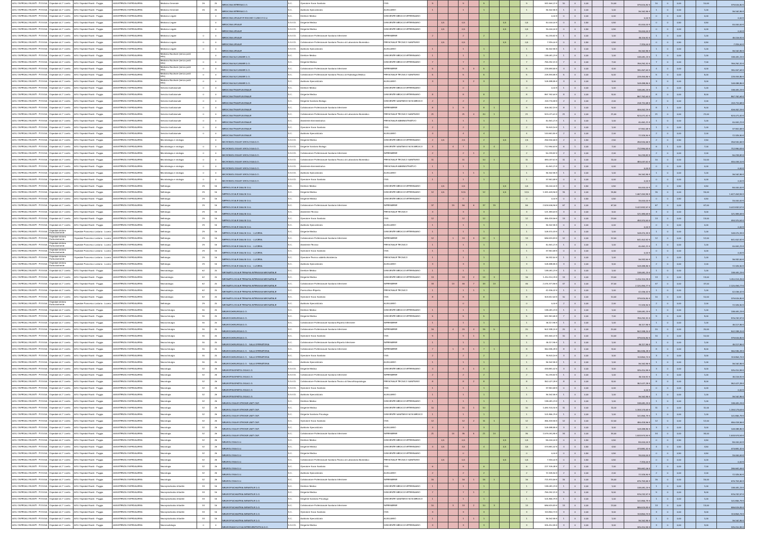| AOU OSPEDALI RIUNITI - FOGGIA | Ospedale di 2° Livello | AOU Ospedali Riuniti - Foggia | ASSISTENZA OSPEDALIERA | Medicina Generale | 26 | 20 | MEDICINA INTERNA D.O. | S.C. | Operatore Socio Sanitario | OSS | 9 | | | 9 | | 9 | | | | 9 | 341.564,22 € | 10 | 0 | 0,00 | | 10,00 | 379.515,80 € | 10 | 0 | 0,00 | | 10,00 | 379.515,80 € |
| AOU OSPEDALI RIUNITI - FOGGIA | Ospedale di 2° Livello | AOU Ospedali Riuniti - Foggia | ASSISTENZA OSPEDALIERA | Medicina Generale | 26 | 20 | MEDICINA INTERNA D.O. | S.C. | Ausiliario Specializzato | AUSILIARIO | 1 | | | 1 | | 1 | | | | 1 | 36.162,95 € | 1 | 0 | 0,00 | | 1,00 | 36.162,95 € | 1 | 0 | 0,00 | | 1,00 | 36.162,95 € |
| AOU OSPEDALI RIUNITI - FOGGIA | Ospedale di 2° Livello | AOU Ospedali Riuniti - Foggia | ASSISTENZA OSPEDALIERA | Medicina Legale | | 0 | MEDICINA LEGALE E RISCHIO CLINICO D.U. | S.C. | Direttore Medico | DIRIGENTE MEDICO/VETERINARIO | | | | | | | | | | | 0,00 € | 0 | 0 | 0,00 | | 0,00 | 0,00 € | 0 | 0 | 0,00 | | 0,00 | 0,00 € |
| AOU OSPEDALI RIUNITI - FOGGIA | Ospedale di 2° Livello | AOU Ospedali Riuniti - Foggia | ASSISTENZA OSPEDALIERA | Medicina Legale | | 0 | MEDICINA LEGALE | S.S.V.D. | Dirigente Medico | DIRIGENTE MEDICO/VETERINARIO | | 0,5 | | 0,5 | | | | 0,5 | | 0,5 | 40.000,00 € | 0 | 0 | 0,50 | | 0,50 | 40.000,00 € | 0 | 0 | 0,50 | | 0,50 | 40.000,00 € |
| AOU OSPEDALI RIUNITI - FOGGIA | Ospedale di 2° Livello | AOU Ospedali Riuniti - Foggia | ASSISTENZA OSPEDALIERA | Medicina Legale | | 0 | MEDICINA LEGALE | S.S.V.D. | Dirigente Medico | DIRIGENTE MEDICO/VETERINARIO | | 0,5 | | 0,5 | | | | 0,5 | | 0,5 | 15.000,00 € | 0 | 0 | 0,50 | | 0,50 | 15.000,00 € | 0 | 0 | 0,00 | | 0,00 | 0,00 € |
| AOU OSPEDALI RIUNITI - FOGGIA | Ospedale di 2° Livello | AOU Ospedali Riuniti - Foggia | ASSISTENZA OSPEDALIERA | Medicina Legale | 0 | 0 | MEDICINA LEGALE | S.S.V.D. | Collaboratore Professionale Sanitario Infermiere | INFERMIERE | 2 | | | 2 | | 2 | | | | 2 | 90.233,82 € | 1 | 0 | 0,00 | | 1,00 | 45.116,91 € | 1 | 0 | 0,00 | | 1,00 | 45.116,91 € |
| AOU OSPEDALI RIUNITI - FOGGIA | Ospedale di 2° Livello | AOU Ospedali Riuniti - Foggia | ASSISTENZA OSPEDALIERA | Medicina Legale | 0 | 0 | MEDICINA LEGALE | S.S.V.D. | Collaboratore Professionale Sanitario Tecnico di Laboratorio Biomedico | PERSONALE TECNICO SANITARIO | | 0,5 | | 0,5 | | | | 0,5 | | 0,5 | 7.315,00 € | 0 | 0 | 0,50 | | 0,50 | 7.315,00 € | 0 | 0 | 0,50 | | 0,50 | 7.315,00 € |
| AOU OSPEDALI RIUNITI - FOGGIA | Ospedale di 2° Livello | AOU Ospedali Riuniti - Foggia | ASSISTENZA OSPEDALIERA | Medicina Legale | 0 | 0 | MEDICINA LEGALE | S.S.V.D. | Ausiliario Specializzato | AUSILIARIO | 1 | | | 1 | | 1 | | | | 1 | 36.162,95 € | 1 | 0 | 0,00 | | 1,00 | 36.162,95 € | 1 | 0 | 0,00 | | 1,00 | 36.162,95 € |
| AOU OSPEDALI RIUNITI - FOGGIA | Ospedale di 2° Livello | AOU Ospedali Riuniti - Foggia | ASSISTENZA OSPEDALIERA | Medicina Nucleare (senza posti letto) | | 0 | MEDICINA NUCLEARE D.O. | S.C. | Direttore Medico | DIRIGENTE MEDICO/VETERINARIO | 1 | | | 1 | | 1 | | | | 1 | 138.081,23 € | 1 | 0 | 0,00 | | 1,00 | 138.081,23 € | 1 | 0 | 0,00 | | 1,00 | 138.081,23 € |
| AOU OSPEDALI RIUNITI - FOGGIA | Ospedale di 2° Livello | AOU Ospedali Riuniti - Foggia | ASSISTENZA OSPEDALIERA | Medicina Nucleare (senza posti letto) | 0 | 0 | MEDICINA NUCLEARE D.O. | S.C. | Dirigente Medico | DIRIGENTE MEDICO/VETERINARIO | 7 | | | 7 | | 7 | | | | 7 | 759.292,31 € | 7 | 0 | 0,00 | | 7,00 | 759.292,31 € | 7 | 0 | 0,00 | | 7,00 | 759.292,31 € |
| AOU OSPEDALI RIUNITI - FOGGIA | Ospedale di 2° Livello | AOU Ospedali Riuniti - Foggia | ASSISTENZA OSPEDALIERA | Medicina Nucleare (senza posti letto) | 0 | 0 | MEDICINA NUCLEARE D.O. | S.C. | Collaboratore Professionale Sanitario Infermiere | INFERMIERE | 5 | | | 5 | 3 | 5 | | | | 5 | 225.584,55 € | 4 | 0 | 0,00 | | 4,00 | 180.467,64 € | 4 | 0 | 0,00 | | 4,00 | 180.467,64 € |
| AOU OSPEDALI RIUNITI - FOGGIA | Ospedale di 2° Livello | AOU Ospedali Riuniti - Foggia | ASSISTENZA OSPEDALIERA | Medicina Nucleare (senza posti letto) | 0 | 0 | MEDICINA NUCLEARE D.O. | S.C. | Collaboratore Professionale Sanitario Tecnico di Radiologia Medica | PERSONALE TECNICO SANITARIO | 5 | | | 5 | | 5 | | | | 5 | 228.493,85 € | 5 | 0 | 0,00 | | 5,00 | 228.493,85 € | 5 | 0 | 0,00 | | 5,00 | 228.493,85 € |
| AOU OSPEDALI RIUNITI - FOGGIA | Ospedale di 2° Livello | AOU Ospedali Riuniti - Foggia | ASSISTENZA OSPEDALIERA | Medicina Nucleare (senza posti letto) | 0 | 0 | MEDICINA NUCLEARE D.O. | S.C. | Ausiliario Specializzato | AUSILIARIO | 3 | | | 3 | 2 | 3 | | | | 3 | 108.488,85 € | 3 | 0 | 0,00 | | 3,00 | 108.488,85 € | 3 | 0 | 0,00 | | 3,00 | 108.488,85 € |
| AOU OSPEDALI RIUNITI - FOGGIA | Ospedale di 2° Livello | AOU Ospedali Riuniti - Foggia | ASSISTENZA OSPEDALIERA | Servizio trasfusionale | 0 | 0 | MEDICINA TRASFUSIONALE | S.C. | Direttore Medico | DIRIGENTE MEDICO/VETERINARIO | | | | 0 | | | | | | 0 | 0,00 € | 1 | 0 | 0,00 | | 1,00 | 138.081,23 € | 1 | 0 | 0,00 | | 1,00 | 138.081,23 € |
| AOU OSPEDALI RIUNITI - FOGGIA | Ospedale di 2° Livello | AOU Ospedali Riuniti - Foggia | ASSISTENZA OSPEDALIERA | Servizio trasfusionale | 0 | 0 | MEDICINA TRASFUSIONALE | S.C. | Dirigente Medico | DIRIGENTE MEDICO/VETERINARIO | 8 | | | 8 | | 8 | | | | 8 | 867.762,64 € | 8 | 0 | 0,00 | | 8,00 | 867.762,64 € | 8 | 0 | 0,00 | | 8,00 | 867.762,64 € |
| AOU OSPEDALI RIUNITI - FOGGIA | Ospedale di 2° Livello | AOU Ospedali Riuniti - Foggia | ASSISTENZA OSPEDALIERA | Servizio trasfusionale | 0 | 0 | MEDICINA TRASFUSIONALE | S.C. | Dirigente Sanitario Biologo | DIRIGENTE SANITARIO NON MEDICO | 2 | | | 2 | | 2 | | | | 2 | 203.711,58 € | 2 | 0 | 0,00 | | 2,00 | 203.711,58 € | 2 | 0 | 0,00 | | 2,00 | 203.711,58 € |
| AOU OSPEDALI RIUNITI - FOGGIA | Ospedale di 2° Livello | AOU Ospedali Riuniti - Foggia | ASSISTENZA OSPEDALIERA | Servizio trasfusionale | 0 | 0 | MEDICINA TRASFUSIONALE | S.C. | Collaboratore Professionale Sanitario Infermiere | INFERMIERE | 8 | | 1 | 9 | | 8 | 1 | | | 9 | 406.052,19 € | 8 | 1 | 0,00 | | 9,00 | 406.052,19 € | 8 | 1 | 0,00 | | 9,00 | 406.052,19 € |
| AOU OSPEDALI RIUNITI - FOGGIA | Ospedale di 2° Livello | AOU Ospedali Riuniti - Foggia | ASSISTENZA OSPEDALIERA | Servizio trasfusionale | 0 | 0 | MEDICINA TRASFUSIONALE | S.C. | Collaboratore Professionale Sanitario Tecnico di Laboratorio Biomedico | PERSONALE TECNICO SANITARIO | 21 | | | 21 | 4 | 20 | 1 | | | 21 | 924.071,61 € | 21 | 0 | 0,00 | | 21,00 | 924.071,61 € | 21 | 0 | 0,00 | | 21,00 | 924.071,61 € |
| AOU OSPEDALI RIUNITI - FOGGIA | Ospedale di 2° Livello | AOU Ospedali Riuniti - Foggia | ASSISTENZA OSPEDALIERA | Servizio trasfusionale | 0 | 0 | MEDICINA TRASFUSIONALE | S.C. | Assistente Amministrativo | PERSONALE AMMINISTRATIVO | 1 | | | 1 | | 1 | | | | 1 | 40.461,21 € | 1 | 0 | 0,00 | | 1,00 | 40.461,21 € | 1 | 0 | 0,00 | | 1,00 | 40.461,21 € |
| AOU OSPEDALI RIUNITI - FOGGIA | Ospedale di 2° Livello | AOU Ospedali Riuniti - Foggia | ASSISTENZA OSPEDALIERA | Servizio trasfusionale | 0 | 0 | MEDICINA TRASFUSIONALE | S.C. | Operatore Socio Sanitario | OSS | 2 | | | 2 | | 2 | | | | 2 | 75.903,16 € | 1 | 0 | 0,00 | | 1,00 | 37.951,58 € | 1 | 0 | 0,00 | | 1,00 | 37.951,58 € |
| AOU OSPEDALI RIUNITI - FOGGIA | Ospedale di 2° Livello | AOU Ospedali Riuniti - Foggia | ASSISTENZA OSPEDALIERA | Servizio trasfusionale | 0 | 0 | MEDICINA TRASFUSIONALE | S.C. | Ausiliario Specializzato | AUSILIARIO | 4 | | | 4 | | 4 | | | | 4 | 144.651,80 € | 2 | 0 | 0,00 | | 2,00 | 72.325,90 € | 2 | 0 | 0,00 | | 2,00 | 72.325,90 € |
| AOU OSPEDALI RIUNITI - FOGGIA | Ospedale di 2° Livello | AOU Ospedali Riuniti - Foggia | ASSISTENZA OSPEDALIERA | Microbiologia e virologia | | 0 | MICROBIOLOGIA E VIROLOGIA D.O. | S.S.V.D. | Dirigente Medico | DIRIGENTE MEDICO/VETERINARIO | 2 | 0,5 | | 2,5 | | 2 | | 0,5 | | 2,5 | 256.940,66 € | 2 | 0 | 0,50 | | 2,50 | 256.940,66 € | 2 | 0 | 0,50 | | 2,50 | 256.940,66 € |
| AOU OSPEDALI RIUNITI - FOGGIA | Ospedale di 2° Livello | AOU Ospedali Riuniti - Foggia | ASSISTENZA OSPEDALIERA | Microbiologia e virologia | 0 | 0 | MICROBIOLOGIA E VIROLOGIA D.O. | S.S.V.D. | Dirigente Sanitario Biologo | DIRIGENTE SANITARIO NON MEDICO | 3 | | 4 | 7 | | 3 | 4 | | | 7 | 712.990,53 € | 6 | 1 | 0,00 | | 7,00 | 712.990,53 € | 6 | 1 | 0,00 | | 7,00 | 712.990,53 € |
| AOU OSPEDALI RIUNITI - FOGGIA | Ospedale di 2° Livello | AOU Ospedali Riuniti - Foggia | ASSISTENZA OSPEDALIERA | Microbiologia e virologia | 0 | 0 | MICROBIOLOGIA E VIROLOGIA D.O. | S.S.V.D. | Collaboratore Professionale Sanitario Infermiere | INFERMIERE | 2 | | | 2 | 1 | 2 | | | | 2 | 90.233,82 € | 2 | 0 | 0,00 | | 2,00 | 90.233,82 € | 2 | 0 | 0,00 | | 2,00 | 90.233,82 € |
| AOU OSPEDALI RIUNITI - FOGGIA | Ospedale di 2° Livello | AOU Ospedali Riuniti - Foggia | ASSISTENZA OSPEDALIERA | Microbiologia e virologia | 0 | 0 | MICROBIOLOGIA E VIROLOGIA D.O. | S.S.V.D. | Collaboratore Professionale Sanitario Tecnico di Laboratorio Biomedico | PERSONALE TECNICO SANITARIO | 11 | | | 11 | | 10 | 1 | | | 11 | 484.037,51 € | 11 | 0 | 0,00 | | 11,00 | 484.037,51 € | 10 | 0 | 0,00 | | 10,00 | 440.034,10 € |
| AOU OSPEDALI RIUNITI - FOGGIA | Ospedale di 2° Livello | AOU Ospedali Riuniti - Foggia | ASSISTENZA OSPEDALIERA | Microbiologia e virologia | 0 | 0 | MICROBIOLOGIA E VIROLOGIA D.O. | S.S.V.D. | Assistente Amministrativo | PERSONALE AMMINISTRATIVO | 1 | | | 1 | | 1 | | | | 1 | 40.461,21 € | 0 | 0 | 0,00 | | 0,00 | 0,00 € | 0 | 0 | 0,00 | | 0,00 | 0,00 € |
| AOU OSPEDALI RIUNITI - FOGGIA | Ospedale di 2° Livello | AOU Ospedali Riuniti - Foggia | ASSISTENZA OSPEDALIERA | Microbiologia e virologia | 0 | 0 | MICROBIOLOGIA E VIROLOGIA D.O. | S.S.V.D. | Ausiliario Specializzato | AUSILIARIO | 1 | | | 1 | 1 | 1 | | | | 1 | 36.162,95 € | 1 | 0 | 0,00 | | 1,00 | 36.162,95 € | 1 | 0 | 0,00 | | 1,00 | 36.162,95 € |
| AOU OSPEDALI RIUNITI - FOGGIA | Ospedale di 2° Livello | AOU Ospedali Riuniti - Foggia | ASSISTENZA OSPEDALIERA | Microbiologia e virologia | 0 | 0 | MICROBIOLOGIA E VIROLOGIA D.O. | S.S.V.D. | Operatore Socio Sanitario | OSS | 1 | | | 1 | | 1 | | | | 1 | 37.951,58 € | 0 | 0 | 0,00 | | 0,00 | 0,00 € | 0 | 0 | 0,00 | | 0,00 | 0,00 € |
| AOU OSPEDALI RIUNITI - FOGGIA | Ospedale di 2° Livello | AOU Ospedali Riuniti - Foggia | ASSISTENZA OSPEDALIERA | Nefrologia | 29 | 16 | NEFROLOGIA E DIALISI D.U. | S.C. | Direttore Medico | DIRIGENTE MEDICO/VETERINARIO | | 0,5 | | 0,5 | | | | 0,5 | | 0,5 | 55.000,00 € | 0 | 0 | 0,50 | | 0,50 | 55.000,00 € | 0 | 0 | 0,50 | | 0,50 | 55.000,00 € |
| AOU OSPEDALI RIUNITI - FOGGIA | Ospedale di 2° Livello | AOU Ospedali Riuniti - Foggia | ASSISTENZA OSPEDALIERA | Nefrologia | 29 | 16 | NEFROLOGIA E DIALISI D.U. | S.C. | Dirigente Medico | DIRIGENTE MEDICO/VETERINARIO | 12 | 0,5 | | 12,5 | | 12 | | 0,5 | | 12,5 | 1.341.643,96 € | 15 | 0 | 0,00 | | 15,50 | 1.667.054,95 € | 15 | 0 | 0,00 | | 15,00 | 1.627.054,95 € |
| AOU OSPEDALI RIUNITI - FOGGIA | Ospedale di 2° Livello | AOU Ospedali Riuniti - Foggia | ASSISTENZA OSPEDALIERA | Nefrologia | 29 | 16 | NEFROLOGIA E DIALISI D.U. | S.C. | Dirigente Medico | DIRIGENTE MEDICO/VETERINARIO | | | | 0 | | | | | | 0 | 0,00 € | 0 | 0 | 0,50 | | 0,50 | 15.000,00 € | 0 | 0 | 0,50 | | 0,50 | 15.000,00 € |
| AOU OSPEDALI RIUNITI - FOGGIA | Ospedale di 2° Livello | AOU Ospedali Riuniti - Foggia | ASSISTENZA OSPEDALIERA | Nefrologia | 29 | 16 | NEFROLOGIA E DIALISI D.U. | S.C. | Collaboratore Professionale Sanitario Infermiere | INFERMIERE | 37 | | 19 | 56 | 6 | 37 | 19 | | | 56 | 2.526.546,96 € | 67 | 0 | 0,00 | | 67,00 | 3.022.832,97 € | 67 | 0 | 0,00 | | 67,00 | 3.022.832,97 € |
| AOU OSPEDALI RIUNITI - FOGGIA | Ospedale di 2° Livello | AOU Ospedali Riuniti - Foggia | ASSISTENZA OSPEDALIERA | Nefrologia | 29 | 16 | NEFROLOGIA E DIALISI D.U. | S.C. | Assistente Tecnico | PERSONALE TECNICO | 3 | | | 3 | | 3 | | | | 3 | 121.383,63 € | 3 | 0 | 0,00 | | 3,00 | 121.383,63 € | 3 | 0 | 0,00 | | 3,00 | 121.383,63 € |
| AOU OSPEDALI RIUNITI - FOGGIA | Ospedale di 2° Livello | AOU Ospedali Riuniti - Foggia | ASSISTENZA OSPEDALIERA | Nefrologia | 29 | 16 | NEFROLOGIA E DIALISI D.U. | S.C. | Operatore Socio Sanitario | OSS | 12 | | | 12 | | 12 | | | | 12 | 455.418,96 € | 13 | 0 | 0,00 | | 13,00 | 493.370,54 € | 13 | 0 | 0,00 | | 13,00 | 493.370,54 € |
| AOU OSPEDALI RIUNITI - FOGGIA | Ospedale di 2° Livello | AOU Ospedali Riuniti - Foggia | ASSISTENZA OSPEDALIERA | Nefrologia | 29 | 16 | NEFROLOGIA E DIALISI D.U. | S.C. | Ausiliario Specializzato | AUSILIARIO | 1 | | | 1 | | 1 | | | | 1 | 36.162,95 € | 0 | 0 | 0,00 | | 0,00 | 0,00 € | 0 | 0 | 0,00 | | 0,00 | 0,00 € |
| AOU OSPEDALI RIUNITI - FOGGIA | Ospedale di Area Particolarmente | Ospedale Francesco Lastaria - Lucera | ASSISTENZA OSPEDALIERA | Nefrologia | 29 | 16 | NEFROLOGIA E DIALISI D.U. - LUCERA | S.C. | Dirigente Medico | DIRIGENTE MEDICO/VETERINARIO | 1 | | | 1 | | 1 | | | | 1 | 108.470,33 € | 1 | 0 | 0,00 | | 1,00 | 108.470,33 € | 1 | 0 | 0,00 | | 1,00 | 108.470,33 € |
| AOU OSPEDALI RIUNITI - FOGGIA | Ospedale di Area Particolarmente | Ospedale Francesco Lastaria - Lucera | ASSISTENZA OSPEDALIERA | Nefrologia | 29 | 16 | NEFROLOGIA E DIALISI D.U. - LUCERA | S.C. | Collaboratore Professionale Sanitario Infermiere | INFERMIERE | 12 | | 1 | 13 | 3 | 12 | 1 | | | 13 | 586.519,83 € | 12 | 0 | 0,00 | | 12,00 | 541.402,92 € | 12 | 0 | 0,00 | | 12,00 | 541.402,92 € |
| AOU OSPEDALI RIUNITI - FOGGIA | Ospedale di Area Particolarmente | Ospedale Francesco Lastaria - Lucera | ASSISTENZA OSPEDALIERA | Nefrologia | 29 | 16 | NEFROLOGIA E DIALISI D.U. - LUCERA | S.C. | Assistente Tecnico | PERSONALE TECNICO | 1 | | | 1 | | 1 | | | | 1 | 40.461,21 € | 1 | 0 | 0,00 | | 1,00 | 40.461,21 € | 1 | 0 | 0,00 | | 1,00 | 40.461,21 € |
| AOU OSPEDALI RIUNITI - FOGGIA | Ospedale di Area Particolarmente | Ospedale Francesco Lastaria - Lucera | ASSISTENZA OSPEDALIERA | Nefrologia | 29 | 16 | NEFROLOGIA E DIALISI D.U. - LUCERA | S.C. | Operatore Socio Sanitario | OSS | 1 | | | 1 | | 1 | | | | 1 | 37.951,58 € | 0 | 0 | 0,00 | | 0,00 | 0,00 € | 0 | 0 | 0,00 | | 0,00 | 0,00 € |
| AOU OSPEDALI RIUNITI - FOGGIA | Ospedale di Area Particolarmente | Ospedale Francesco Lastaria - Lucera | ASSISTENZA OSPEDALIERA | Nefrologia | 29 | 16 | NEFROLOGIA E DIALISI D.U. - LUCERA | S.C. | Operatore Tecnico addetto Assistenza | PERSONALE TECNICO | 1 | | | 1 | | 1 | | | | 1 | 36.332,50 € | 1 | 0 | 0,00 | | 1,00 | 36.332,50 € | 1 | 0 | 0,00 | | 1,00 | 36.332,50 € |
| AOU OSPEDALI RIUNITI - FOGGIA | Ospedale di Area Particolarmente | Ospedale Francesco Lastaria - Lucera | ASSISTENZA OSPEDALIERA | Nefrologia | 29 | 16 | NEFROLOGIA E DIALISI D.U. - LUCERA | S.C. | Ausiliario Specializzato | AUSILIARIO | 3 | | | 3 | | 3 | | | | 3 | 108.488,85 € | 3 | 0 | 0,00 | | 3,00 | 108.488,85 € | 2 | 0 | 0,00 | | 2,00 | 72.325,90 € |
| AOU OSPEDALI RIUNITI - FOGGIA | Ospedale di 2° Livello | AOU Ospedali Riuniti - Foggia | ASSISTENZA OSPEDALIERA | Neonatologia | 62 | 20 | NEONATOLOGIA E TERAPIA INTENSIVA NEONATALE | S.C. | Direttore Medico | DIRIGENTE MEDICO/VETERINARIO | 1 | | | 1 | | 1 | | | | 1 | 138.081,23 € | 1 | 0 | 0,00 | | 1,00 | 138.081,23 € | 1 | 0 | 0,00 | | 1,00 | 138.081,23 € |
| AOU OSPEDALI RIUNITI - FOGGIA | Ospedale di 2° Livello | AOU Ospedali Riuniti - Foggia | ASSISTENZA OSPEDALIERA | Neonatologia | 62 | 20 | NEONATOLOGIA E TERAPIA INTENSIVA NEONATALE | S.C. | Dirigente Medico | DIRIGENTE MEDICO/VETERINARIO | 13 | | | 13 | 2 | 13 | 3 | | | 16 | 1.410.114,29 € | 13 | 0 | 0,00 | | 13,00 | 1.410.114,29 € | 13 | 0 | 0,00 | | 13,00 | 1.410.114,29 € |
| AOU OSPEDALI RIUNITI - FOGGIA | Ospedale di 2° Livello | AOU Ospedali Riuniti - Foggia | ASSISTENZA OSPEDALIERA | Neonatologia | 62 | 20 | NEONATOLOGIA E TERAPIA INTENSIVA NEONATALE | S.C. | Collaboratore Professionale Sanitario Infermiere | INFERMIERE | 33 | | 13 | 46 | 7 | 33 | 13 | | | 46 | 2.075.377,86 € | 47 | 0 | 0,00 | | 47,00 | 2.120.494,77 € | 47 | 0 | 0,00 | | 47,00 | 2.120.494,77 € |
| AOU OSPEDALI RIUNITI - FOGGIA | Ospedale di 2° Livello | AOU Ospedali Riuniti - Foggia | ASSISTENZA OSPEDALIERA | Neonatologia | 62 | 20 | NEONATOLOGIA E TERAPIA INTENSIVA NEONATALE | S.C. | Puericultrice Esperta | PERSONALE TECNICO | 1 | | | 1 | 1 | 1 | | | | 1 | 42.436,42 € | 1 | 0 | 0,00 | | 1,00 | 42.436,42 € | 1 | 0 | 0,00 | | 1,00 | 42.436,42 € |
| AOU OSPEDALI RIUNITI - FOGGIA | Ospedale di 2° Livello | AOU Ospedali Riuniti - Foggia | ASSISTENZA OSPEDALIERA | Neonatologia | 62 | 20 | NEONATOLOGIA E TERAPIA INTENSIVA NEONATALE | S.C. | Operatore Socio Sanitario | OSS | 8 | | | 8 | | 8 | | | | 8 | 303.612,64 € | 10 | 0 | 0,00 | | 10,00 | 379.515,80 € | 10 | 0 | 0,00 | | 10,00 | 379.515,80 € |
| AOU OSPEDALI RIUNITI - FOGGIA | Ospedale di Area Particolarmente | Ospedale Francesco Lastaria - Lucera | ASSISTENZA OSPEDALIERA | Nefrologia | 29 | 20 | NEONATOLOGIA E TERAPIA INTENSIVA NEONATALE | S.C. | Ausiliario Specializzato | AUSILIARIO | | | | 0 | | | | | | 0 | 0,00 € | 2 | 0 | 0,00 | | 2,00 | 72.325,90 € | 2 | 0 | 0,00 | | 2,00 | 72.325,90 € |
| AOU OSPEDALI RIUNITI - FOGGIA | Ospedale di 2° Livello | AOU Ospedali Riuniti - Foggia | ASSISTENZA OSPEDALIERA | Neurochirurgia | 30 | 20 | NEUROCHIRURGIA D.O. | S.C. | Direttore Medico | DIRIGENTE MEDICO/VETERINARIO | 1 | | | 1 | | 1 | | | | 1 | 138.081,23 € | 1 | 0 | 0,00 | | 1,00 | 138.081,23 € | 1 | 0 | 0,00 | | 1,00 | 138.081,23 € |
| AOU OSPEDALI RIUNITI - FOGGIA | Ospedale di 2° Livello | AOU Ospedali Riuniti - Foggia | ASSISTENZA OSPEDALIERA | Neurochirurgia | 30 | 20 | NEUROCHIRURGIA D.O. | S.C. | Dirigente Medico | DIRIGENTE MEDICO/VETERINARIO | 5 | | | 5 | | 5 | | | | 5 | 542.351,65 € | 7 | 0 | 0,00 | | 7,00 | 759.292,31 € | 9 | 0 | 0,00 | | 9,00 | 976.232,97 € |
| AOU OSPEDALI RIUNITI - FOGGIA | Ospedale di 2° Livello | AOU Ospedali Riuniti - Foggia | ASSISTENZA OSPEDALIERA | Neurochirurgia | 30 | 20 | NEUROCHIRURGIA D.O. | S.C. | Collaboratore Professionale Sanitario Esperto Infermiere | INFERMIERE | 1 | | | 1 | | 1 | | | | 1 | 45.117,95 € | 1 | 0 | 0,00 | | 1,00 | 45.117,95 € | 1 | 0 | 0,00 | | 1,00 | 45.117,95 € |
| AOU OSPEDALI RIUNITI - FOGGIA | Ospedale di 2° Livello | AOU Ospedali Riuniti - Foggia | ASSISTENZA OSPEDALIERA | Neurochirurgia | 30 | 20 | NEUROCHIRURGIA D.O. | S.C. | Collaboratore Professionale Sanitario Infermiere | INFERMIERE | 16 | | 4 | 20 | 4 | 15 | 5 | | | 20 | 902.338,20 € | 20 | 0 | 0,00 | | 20,00 | 902.338,20 € | 20 | 0 | 0,00 | | 20,00 | 902.338,20 € |
| AOU OSPEDALI RIUNITI - FOGGIA | Ospedale di 2° Livello | AOU Ospedali Riuniti - Foggia | ASSISTENZA OSPEDALIERA | Neurochirurgia | 30 | 20 | NEUROCHIRURGIA D.O. | S.C. | Operatore Socio Sanitario | OSS | 9 | | | 9 | 1 | 9 | | | | 9 | 341.564,22 € | 10 | 0 | 0,00 | | 10,00 | 379.515,80 € | 10 | 0 | 0,00 | | 10,00 | 379.515,80 € |
| AOU OSPEDALI RIUNITI - FOGGIA | Ospedale di 2° Livello | AOU Ospedali Riuniti - Foggia | ASSISTENZA OSPEDALIERA | Neurochirurgia | 30 | 20 | NEUROCHIRURGIA D.O. - SALA OPERATORIA | S.C. | Collaboratore Professionale Sanitario Esperto Infermiere | INFERMIERE | 1 | | | 1 | | 1 | | | | 1 | 45.117,95 € | 1 | 0 | 0,00 | | 1,00 | 45.117,95 € | 1 | 0 | 0,00 | | 1,00 | 45.117,95 € |
| AOU OSPEDALI RIUNITI - FOGGIA | Ospedale di 2° Livello | AOU Ospedali Riuniti - Foggia | ASSISTENZA OSPEDALIERA | Neurochirurgia | 30 | 20 | NEUROCHIRURGIA D.O. - SALA OPERATORIA | S.C. | Collaboratore Professionale Sanitario Infermiere | INFERMIERE | 7 | | 1 | 8 | 1 | 7 | 1 | | | 8 | 360.935,28 € | 8 | 0 | 0,00 | | 8,00 | 360.935,28 € | 8 | 0 | 0,00 | | 8,00 | 360.935,28 € |
| AOU OSPEDALI RIUNITI - FOGGIA | Ospedale di 2° Livello | AOU Ospedali Riuniti - Foggia | ASSISTENZA OSPEDALIERA | Neurochirurgia | 30 | 20 | NEUROCHIRURGIA D.O. - SALA OPERATORIA | S.C. | Operatore Socio Sanitario | OSS | 2 | | | 2 | | 2 | | | | 2 | 75.903,16 € | 3 | 0 | 0,00 | | 3,00 | 113.854,74 € | 3 | 0 | 0,00 | | 3,00 | 113.854,74 € |
| AOU OSPEDALI RIUNITI - FOGGIA | Ospedale di 2° Livello | AOU Ospedali Riuniti - Foggia | ASSISTENZA OSPEDALIERA | Neurochirurgia | 30 | 20 | NEUROCHIRURGIA D.O. - SALA OPERATORIA | S.C. | Ausiliario Specializzato | AUSILIARIO | 1 | | | 1 | | 1 | | | | 1 | 36.162,95 € | 1 | 0 | 0,00 | | 1,00 | 36.162,95 € | 1 | 0 | 0,00 | | 1,00 | 36.162,95 € |
| AOU OSPEDALI RIUNITI - FOGGIA | Ospedale di 2° Livello | AOU Ospedali Riuniti - Foggia | ASSISTENZA OSPEDALIERA | Neurologia | 32 | 26 | NEUROFISIOPATOLOGIA D.O. | S.S.V.D. | Dirigente Medico | DIRIGENTE MEDICO/VETERINARIO | 4 | | | 4 | 1 | 4 | | | | 4 | 433.881,32 € | 3 | 0 | 0,00 | | 3,00 | 325.410,99 € | 3 | 0 | 0,00 | | 3,00 | 325.410,99 € |
| AOU OSPEDALI RIUNITI - FOGGIA | Ospedale di 2° Livello | AOU Ospedali Riuniti - Foggia | ASSISTENZA OSPEDALIERA | Neurologia | 32 | 26 | NEUROFISIOPATOLOGIA D.O. | S.S.V.D. | Collaboratore Professionale Sanitario Infermiere | INFERMIERE | 2 | | | 2 | | 2 | | | | 2 | 90.233,82 € | 1 | 0 | 0,00 | | 1,00 | 45.116,91 € | 1 | 0 | 0,00 | | 1,00 | 45.116,91 € |
| AOU OSPEDALI RIUNITI - FOGGIA | Ospedale di 2° Livello | AOU Ospedali Riuniti - Foggia | ASSISTENZA OSPEDALIERA | Neurologia | 32 | 26 | NEUROFISIOPATOLOGIA D.O. | S.S.V.D. | Collaboratore Professionale Sanitario Tecnico di Neurofisiopatologia | PERSONALE TECNICO SANITARIO | 8 | | | 8 | 2 | 8 | | | | 8 | 352.027,28 € | 8 | 0 | 0,00 | | 8,00 | 352.027,28 € | 8 | 0 | 0,00 | | 8,00 | 352.027,28 € |
| AOU OSPEDALI RIUNITI - FOGGIA | Ospedale di 2° Livello | AOU Ospedali Riuniti - Foggia | ASSISTENZA OSPEDALIERA | Neurologia | 32 | 26 | NEUROFISIOPATOLOGIA D.O. | S.S.V.D. | Operatore Socio Sanitario | OSS | 1 | | | 1 | | 1 | | | | 1 | 37.951,58 € | 0 | 0 | 0,00 | | 0,00 | 0,00 € | 0 | 0 | 0,00 | | 0,00 | 0,00 € |
| AOU OSPEDALI RIUNITI - FOGGIA | Ospedale di 2° Livello | AOU Ospedali Riuniti - Foggia | ASSISTENZA OSPEDALIERA | Neurologia | 32 | 26 | NEUROFISIOPATOLOGIA D.O. | S.S.V.D. | Ausiliario Specializzato | AUSILIARIO | 1 | | | 1 | | 1 | | | | 1 | 36.162,95 € | 1 | 0 | 0,00 | | 1,00 | 36.162,95 € | 1 | 0 | 0,00 | | 1,00 | 36.162,95 € |
| AOU OSPEDALI RIUNITI - FOGGIA | Ospedale di 2° Livello | AOU Ospedali Riuniti - Foggia | ASSISTENZA OSPEDALIERA | Neurologia | 32 | 26 | NEUROLOGIA E STROKE UNIT OSP. | S.C. | Direttore Medico | DIRIGENTE MEDICO/VETERINARIO | 1 | | | 1 | | 1 | | | | 1 | 138.081,23 € | 1 | 0 | 0,00 | | 1,00 | 138.081,23 € | 1 | 0 | 0,00 | | 1,00 | 138.081,23 € |
| AOU OSPEDALI RIUNITI - FOGGIA | Ospedale di 2° Livello | AOU Ospedali Riuniti - Foggia | ASSISTENZA OSPEDALIERA | Neurologia | 32 | 26 | NEUROLOGIA E STROKE UNIT OSP. | S.C. | Dirigente Medico | DIRIGENTE MEDICO/VETERINARIO | 10 | | | 10 | 1 | 10 | | | | 10 | 1.084.703,30 € | 11 | 0 | 0,00 | | 11,00 | 1.193.173,63 € | 11 | 0 | 0,00 | | 11,00 | 1.193.173,63 € |
| AOU OSPEDALI RIUNITI - FOGGIA | Ospedale di 2° Livello | AOU Ospedali Riuniti - Foggia | ASSISTENZA OSPEDALIERA | Neurologia | 32 | 26 | NEUROLOGIA E STROKE UNIT OSP. | S.C. | Dirigente Sanitario Psicologo | DIRIGENTE SANITARIO NON MEDICO | 1 | | | 1 | | 1 | | | | 1 | 101.855,79 € | 1 | 0 | 0,00 | | 1,00 | 101.855,79 € | 1 | 0 | 0,00 | | 1,00 | 101.855,79 € |
| AOU OSPEDALI RIUNITI - FOGGIA | Ospedale di 2° Livello | AOU Ospedali Riuniti - Foggia | ASSISTENZA OSPEDALIERA | Neurologia | 32 | 26 | NEUROLOGIA E STROKE UNIT OSP. | S.C. | Operatore Socio Sanitario | OSS | 12 | | | 12 | 2 | 11 | 1 | | | 12 | 455.418,96 € | 12 | 0 | 0,00 | | 12,00 | 455.418,96 € | 12 | 0 | 0,00 | | 12,00 | 455.418,96 € |
| AOU OSPEDALI RIUNITI - FOGGIA | Ospedale di 2° Livello | AOU Ospedali Riuniti - Foggia | ASSISTENZA OSPEDALIERA | Neurologia | 32 | 26 | NEUROLOGIA E STROKE UNIT OSP. | S.C. | Ausiliario Specializzato | AUSILIARIO | 3 | | | 3 | | 3 | | | | 3 | 108.488,85 € | 3 | 0 | 0,00 | | 3,00 | 108.488,85 € | 3 | 0 | 0,00 | | 3,00 | 108.488,85 € |
| AOU OSPEDALI RIUNITI - FOGGIA | Ospedale di 2° Livello | AOU Ospedali Riuniti - Foggia | ASSISTENZA OSPEDALIERA | Neurologia | 32 | 26 | NEUROLOGIA E STROKE UNIT OSP. | S.C. | Collaboratore Professionale Sanitario Infermiere | INFERMIERE | 21 | | 14 | 35 | 5 | 21 | 14 | | | 35 | 1.579.091,85 € | 34 | 0 | 0,00 | | 34,00 | 1.533.974,94 € | 34 | 0 | 0,00 | | 34,00 | 1.533.974,94 € |
| AOU OSPEDALI RIUNITI - FOGGIA | Ospedale di 2° Livello | AOU Ospedali Riuniti - Foggia | ASSISTENZA OSPEDALIERA | Neurologia | 32 | 26 | NEUROLOGIA D.U. | S.C. | Direttore Medico | DIRIGENTE MEDICO/VETERINARIO | | 0,5 | | 0,5 | | | | 0,5 | | 0,5 | 55.000,00 € | 0 | 0 | 0,50 | | 0,50 | 55.000,00 € | 0 | 0 | 0,50 | | 0,50 | 55.000,00 € |
| AOU OSPEDALI RIUNITI - FOGGIA | Ospedale di 2° Livello | AOU Ospedali Riuniti - Foggia | ASSISTENZA OSPEDALIERA | Neurologia | 32 | 26 | NEUROLOGIA D.U. | S.C. | Dirigente Medico | DIRIGENTE MEDICO/VETERINARIO | 4 | 0,5 | | 4,5 | | 4 | | 0,5 | | 4,5 | 473.881,32 € | 4 | 0 | 0,50 | | 4,50 | 473.881,32 € | 4 | 0 | 0,50 | | 4,50 | 473.881,32 € |
| AOU OSPEDALI RIUNITI - FOGGIA | Ospedale di 2° Livello | AOU Ospedali Riuniti - Foggia | ASSISTENZA OSPEDALIERA | Neurologia | 32 | 26 | NEUROLOGIA D.U. | S.C. | Dirigente Medico | DIRIGENTE MEDICO/VETERINARIO | | | | 0 | | | | | | 0 | 0,00 € | 0 | 0 | 0,50 | | 0,50 | 15.000,00 € | 0 | 0 | 0,50 | | 0,50 | 15.000,00 € |
| AOU OSPEDALI RIUNITI - FOGGIA | Ospedale di 2° Livello | AOU Ospedali Riuniti - Foggia | ASSISTENZA OSPEDALIERA | Neurologia | 32 | 26 | NEUROLOGIA D.U. | S.C. | Collaboratore Professionale Sanitario Tecnico di Laboratorio Biomedico | PERSONALE TECNICO SANITARIO | | 0,5 | | 0,5 | | | | 0,5 | | 0,5 | 7.315,00 € | 0 | 0 | 0,50 | | 0,50 | 7.315,00 € | 0 | 0 | 0,00 | | 0,00 | 0,00 € |
| AOU OSPEDALI RIUNITI - FOGGIA | Ospedale di 2° Livello | AOU Ospedali Riuniti - Foggia | ASSISTENZA OSPEDALIERA | Neurologia | 32 | 26 | NEUROLOGIA D.U. | S.C. | Operatore Socio Sanitario | OSS | 6 | | | 6 | | 6 | | | | 6 | 227.709,48 € | 7 | 0 | 0,00 | | 7,00 | 265.661,06 € | 7 | 0 | 0,00 | | 7,00 | 265.661,06 € |
| AOU OSPEDALI RIUNITI - FOGGIA | Ospedale di 2° Livello | AOU Ospedali Riuniti - Foggia | ASSISTENZA OSPEDALIERA | Neurologia | 32 | 26 | NEUROLOGIA D.U. | S.C. | Ausiliario Specializzato | AUSILIARIO | 2 | | | 2 | | 2 | | | | 2 | 72.325,90 € | 2 | 0 | 0,00 | | 2,00 | 72.325,90 € | 2 | 0 | 0,00 | | 2,00 | 72.325,90 € |
| AOU OSPEDALI RIUNITI - FOGGIA | Ospedale di 2° Livello | AOU Ospedali Riuniti - Foggia | ASSISTENZA OSPEDALIERA | Neurologia | 32 | 26 | NEUROLOGIA D.U. | S.C. | Collaboratore Professionale Sanitario Infermiere | INFERMIERE | 15 | | 1 | 16 | 1 | 15 | 1 | | | 16 | 721.870,56 € | 15 | 0 | 0,00 | | 15,00 | 676.753,65 € | 15 | 0 | 0,00 | | 15,00 | 676.753,65 € |
| AOU OSPEDALI RIUNITI - FOGGIA | Ospedale di 2° Livello | AOU Ospedali Riuniti - Foggia | ASSISTENZA OSPEDALIERA | Neuropsichiatria Infantile | 33 | 16 | NEUROPSICHIATRIA INFANTILE D.O. | S.C. | Direttore Medico | DIRIGENTE MEDICO/VETERINARIO | 1 | | | 1 | | 1 | | | | 1 | 138.081,23 € | 1 | 0 | 0,00 | | 1,00 | 138.081,23 € | 1 | 0 | 0,00 | | 1,00 | 138.081,23 € |
| AOU OSPEDALI RIUNITI - FOGGIA | Ospedale di 2° Livello | AOU Ospedali Riuniti - Foggia | ASSISTENZA OSPEDALIERA | Neuropsichiatria Infantile | 33 | 16 | NEUROPSICHIATRIA INFANTILE D.O. | S.C. | Dirigente Medico | DIRIGENTE MEDICO/VETERINARIO | 7 | | | 7 | 1 | 7 | | | | 7 | 759.292,31 € | 9 | 0 | 0,00 | | 9,00 | 976.232,97 € | 9 | 0 | 0,00 | | 9,00 | 976.232,97 € |
| AOU OSPEDALI RIUNITI - FOGGIA | Ospedale di 2° Livello | AOU Ospedali Riuniti - Foggia | ASSISTENZA OSPEDALIERA | Neuropsichiatria Infantile | 33 | 16 | NEUROPSICHIATRIA INFANTILE D.O. | S.C. | Dirigente Sanitario Psicologo | DIRIGENTE SANITARIO NON MEDICO | 1 | | | 1 | | 1 | | | | 1 | 101.855,79 € | 1 | 0 | 0,00 | | 1,00 | 101.855,79 € | 1 | 0 | 0,00 | | 1,00 | 101.855,79 € |
| AOU OSPEDALI RIUNITI - FOGGIA | Ospedale di 2° Livello | AOU Ospedali Riuniti - Foggia | ASSISTENZA OSPEDALIERA | Neuropsichiatria Infantile | 33 | 16 | NEUROPSICHIATRIA INFANTILE D.O. | S.C. | Collaboratore Professionale Sanitario Infermiere | INFERMIERE | 10 | | 3 | 13 | 2 | 10 | 3 | | | 13 | 586.519,83 € | 13 | 0 | 0,00 | | 13,00 | 586.519,83 € | 13 | 0 | 0,00 | | 13,00 | 586.519,83 € |
| AOU OSPEDALI RIUNITI - FOGGIA | Ospedale di 2° Livello | AOU Ospedali Riuniti - Foggia | ASSISTENZA OSPEDALIERA | Neuropsichiatria Infantile | 33 | 16 | NEUROPSICHIATRIA INFANTILE D.O. | S.C. | Operatore Socio Sanitario | OSS | 3 | | | 3 | | 3 | | | | 3 | 113.854,74 € | 3 | 0 | 0,00 | | 3,00 | 113.854,74 € | 3 | 0 | 0,00 | | 3,00 | 113.854,74 € |
| AOU OSPEDALI RIUNITI - FOGGIA | Ospedale di 2° Livello | AOU Ospedali Riuniti - Foggia | ASSISTENZA OSPEDALIERA | Neuropsichiatria Infantile | 33 | 16 | NEUROPSICHIATRIA INFANTILE D.O. | S.C. | Ausiliario Specializzato | AUSILIARIO | 1 | | | 1 | 1 | 1 | | | | 1 | 36.162,95 € | 1 | 0 | 0,00 | | 1,00 | 36.162,95 € | 1 | 0 | 0,00 | | 1,00 | 36.162,95 € |
| AOU OSPEDALI RIUNITI - FOGGIA | Ospedale di 2° Livello | AOU Ospedali Riuniti - Foggia | ASSISTENZA OSPEDALIERA | Neuroradiologia | 0 | 0 | NEURORADIOLOGIA INTERVENTISTICA D.O. | S.S.V.D. | Dirigente Medico | DIRIGENTE MEDICO/VETERINARIO | 3 | | | 3 | | 3 | | | | 3 | 325.410,99 € | 3 | 0 | 0,00 | | 3,00 | 325.410,99 € | 3 | 0 | 0,00 | | 3,00 | 325.410,99 € |